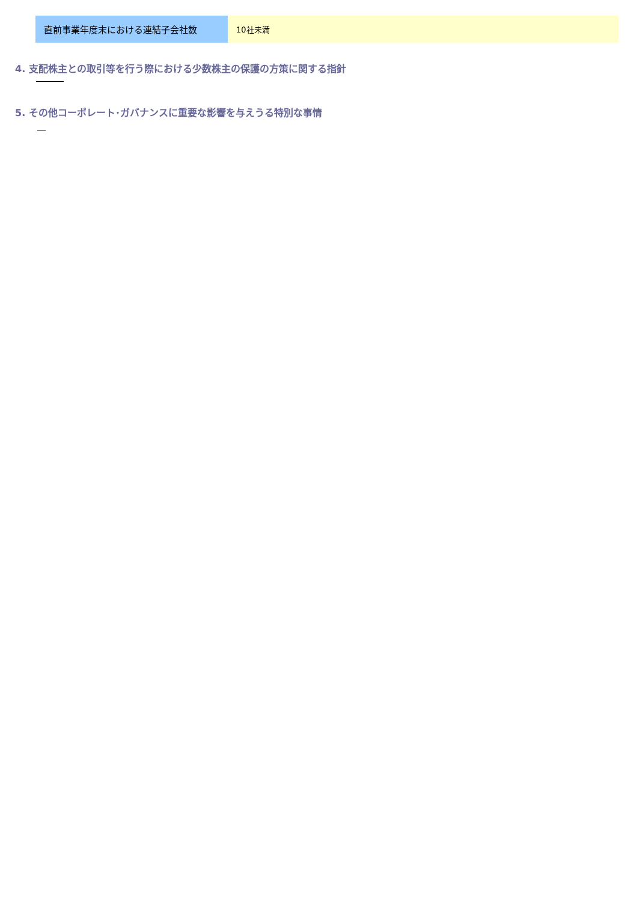| 直前事業年度末における連結子会社数 | 10社未満 |
4. 支配株主との取引等を行う際における少数株主の保護の方策に関する指針
5. その他コーポレート･ガバナンスに重要な影響を与えうる特別な事情
―